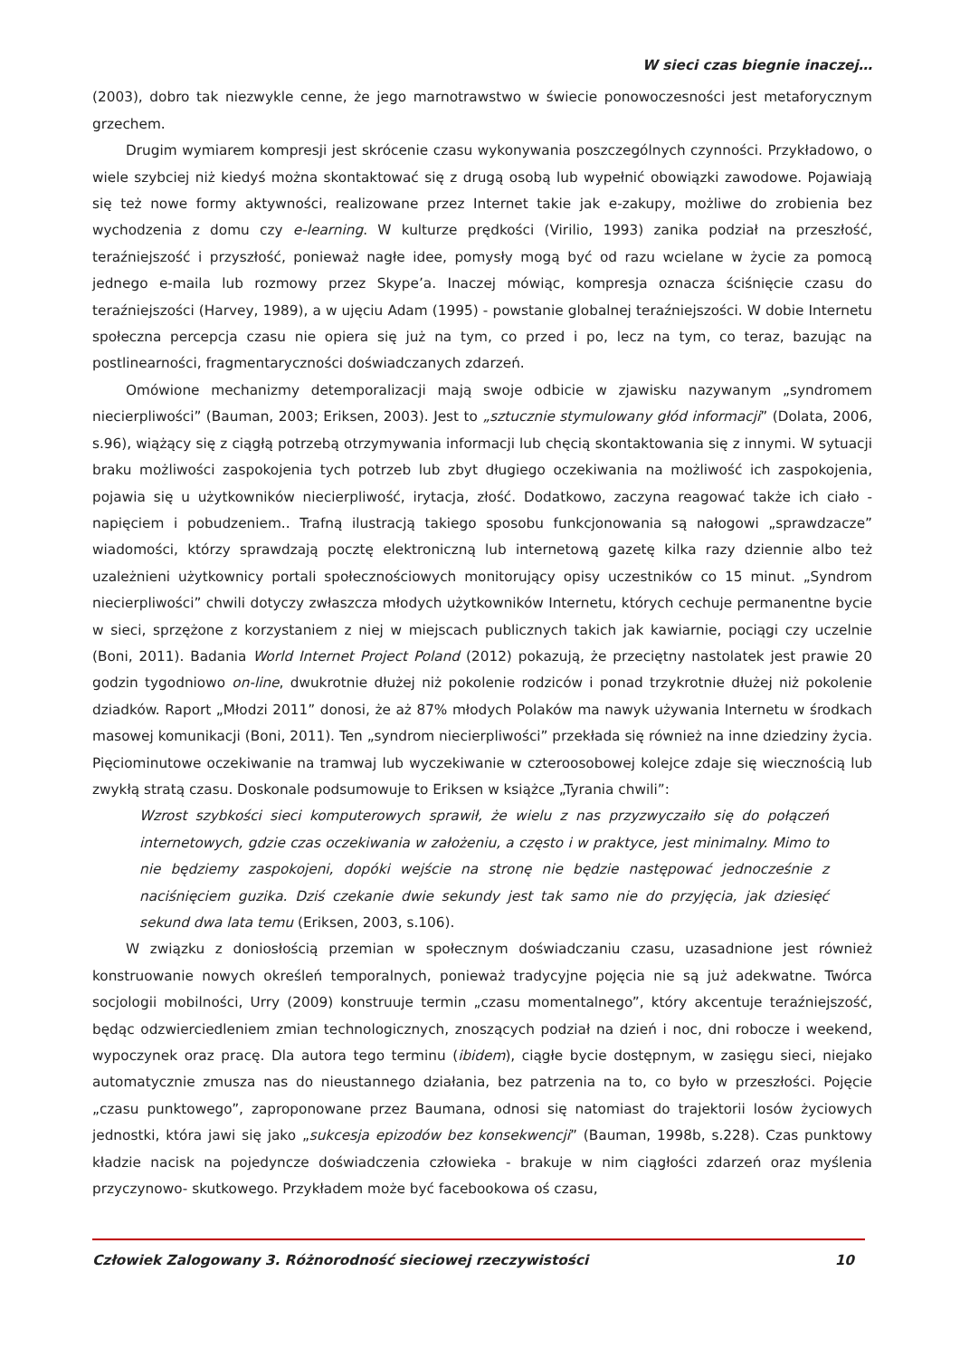W sieci czas biegnie inaczej…
(2003), dobro tak niezwykle cenne, że jego marnotrawstwo w świecie ponowoczesności jest metaforycznym grzechem.
Drugim wymiarem kompresji jest skrócenie czasu wykonywania poszczególnych czynności. Przykładowo, o wiele szybciej niż kiedyś można skontaktować się z drugą osobą lub wypełnić obowiązki zawodowe. Pojawiają się też nowe formy aktywności, realizowane przez Internet takie jak e-zakupy, możliwe do zrobienia bez wychodzenia z domu czy e-learning. W kulturze prędkości (Virilio, 1993) zanika podział na przeszłość, teraźniejszość i przyszłość, ponieważ nagłe idee, pomysły mogą być od razu wcielane w życie za pomocą jednego e-maila lub rozmowy przez Skype’a. Inaczej mówiąc, kompresja oznacza ściśnięcie czasu do teraźniejszości (Harvey, 1989), a w ujęciu Adam (1995) - powstanie globalnej teraźniejszości. W dobie Internetu społeczna percepcja czasu nie opiera się już na tym, co przed i po, lecz na tym, co teraz, bazując na postlinearności, fragmentaryczności doświadczanych zdarzeń.
Omówione mechanizmy detemporalizacji mają swoje odbicie w zjawisku nazywanym „syndromem niecierpliwości” (Bauman, 2003; Eriksen, 2003). Jest to „sztucznie stymulowany głód informacji” (Dolata, 2006, s.96), wiążący się z ciągłą potrzebą otrzymywania informacji lub chęcią skontaktowania się z innymi. W sytuacji braku możliwości zaspokojenia tych potrzeb lub zbyt długiego oczekiwania na możliwość ich zaspokojenia, pojawia się u użytkowników niecierpliwość, irytacja, złość. Dodatkowo, zaczyna reagować także ich ciało - napięciem i pobudzeniem.. Trafną ilustracją takiego sposobu funkcjonowania są nałogowi „sprawdzacze” wiadomości, którzy sprawdzają pocztę elektroniczną lub internetową gazetę kilka razy dziennie albo też uzależnieni użytkownicy portali społecznościowych monitorujący opisy uczestników co 15 minut. „Syndrom niecierpliwości” chwili dotyczy zwłaszcza młodych użytkowników Internetu, których cechuje permanentne bycie w sieci, sprzężone z korzystaniem z niej w miejscach publicznych takich jak kawiarnie, pociągi czy uczelnie (Boni, 2011). Badania World Internet Project Poland (2012) pokazują, że przeciętny nastolatek jest prawie 20 godzin tygodniowo on-line, dwukrotnie dłużej niż pokolenie rodziców i ponad trzykrotnie dłużej niż pokolenie dziadków. Raport „Młodzi 2011” donosi, że aż 87% młodych Polaków ma nawyk używania Internetu w środkach masowej komunikacji (Boni, 2011). Ten „syndrom niecierpliwości” przekłada się również na inne dziedziny życia. Pięciominutowe oczekiwanie na tramwaj lub wyczekiwanie w czteroosobowej kolejce zdaje się wiecznością lub zwykłą stratą czasu. Doskonale podsumowuje to Eriksen w książce „Tyrania chwili”:
Wzrost szybkości sieci komputerowych sprawił, że wielu z nas przyzwyczaiło się do połączeń internetowych, gdzie czas oczekiwania w założeniu, a często i w praktyce, jest minimalny. Mimo to nie będziemy zaspokojeni, dopóki wejście na stronę nie będzie następować jednocześnie z naciśnięciem guzika. Dziś czekanie dwie sekundy jest tak samo nie do przyjęcia, jak dziesięć sekund dwa lata temu (Eriksen, 2003, s.106).
W związku z doniosłością przemian w społecznym doświadczaniu czasu, uzasadnione jest również konstruowanie nowych określeń temporalnych, ponieważ tradycyjne pojęcia nie są już adekwatne. Twórca socjologii mobilności, Urry (2009) konstruuje termin „czasu momentalnego”, który akcentuje teraźniejszość, będąc odzwierciedleniem zmian technologicznych, znoszących podział na dzień i noc, dni robocze i weekend, wypoczynek oraz pracę. Dla autora tego terminu (ibidem), ciągłe bycie dostępnym, w zasięgu sieci, niejako automatycznie zmusza nas do nieustannego działania, bez patrzenia na to, co było w przeszłości. Pojęcie „czasu punktowego”, zaproponowane przez Baumana, odnosi się natomiast do trajektorii losów życiowych jednostki, która jawi się jako „sukcesja epizodów bez konsekwencji” (Bauman, 1998b, s.228). Czas punktowy kładzie nacisk na pojedyncze doświadczenia człowieka - brakuje w nim ciągłości zdarzeń oraz myślenia przyczynowo- skutkowego. Przykładem może być facebookowa oś czasu,
Człowiek Zalogowany 3. Różnorodność sieciowej rzeczywistości 10